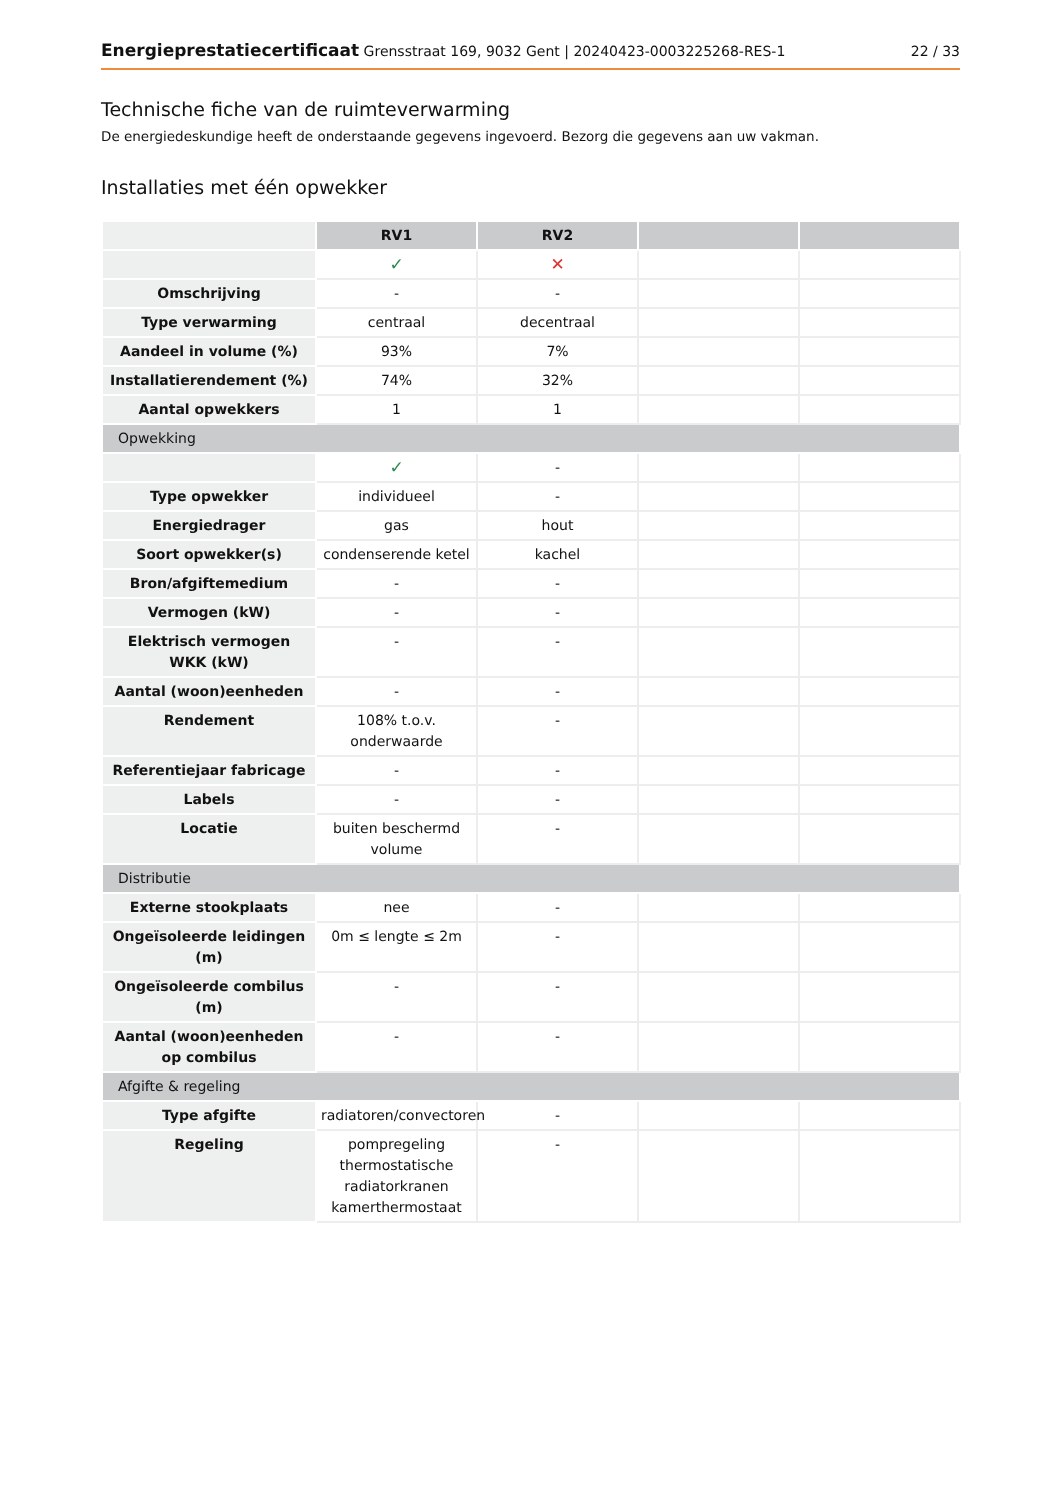Energieprestatiecertificaat Grensstraat 169, 9032 Gent | 20240423-0003225268-RES-1 22 / 33
Technische fiche van de ruimteverwarming
De energiedeskundige heeft de onderstaande gegevens ingevoerd. Bezorg die gegevens aan uw vakman.
Installaties met één opwekker
| | RV1 | RV2 | | |
| | ✓ | ✕ | | |
| Omschrijving | - | - | | |
| Type verwarming | centraal | decentraal | | |
| Aandeel in volume (%) | 93% | 7% | | |
| Installatierendement (%) | 74% | 32% | | |
| Aantal opwekkers | 1 | 1 | | |
| Opwekking | | | | |
| | ✓ | - | | |
| Type opwekker | individueel | - | | |
| Energiedrager | gas | hout | | |
| Soort opwekker(s) | condenserende ketel | kachel | | |
| Bron/afgiftemedium | - | - | | |
| Vermogen (kW) | - | - | | |
| Elektrisch vermogen WKK (kW) | - | - | | |
| Aantal (woon)eenheden | - | - | | |
| Rendement | 108% t.o.v. onderwaarde | - | | |
| Referentiejaar fabricage | - | - | | |
| Labels | - | - | | |
| Locatie | buiten beschermd volume | - | | |
| Distributie | | | | |
| Externe stookplaats | nee | - | | |
| Ongeïsoleerde leidingen (m) | 0m ≤ lengte ≤ 2m | - | | |
| Ongeïsoleerde combilus (m) | - | - | | |
| Aantal (woon)eenheden op combilus | - | - | | |
| Afgifte & regeling | | | | |
| Type afgifte | radiatoren/convectoren | - | | |
| Regeling | pompregeling thermostatische radiatorkranen kamerthermostaat | - | | |